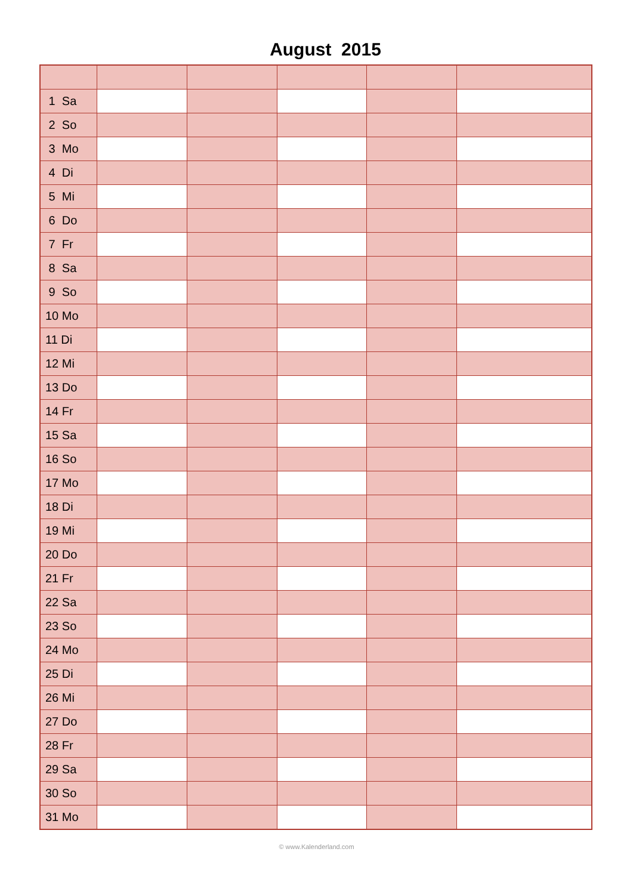August 2015
| 1 Sa | | | | | |
| 2 So | | | | | |
| 3 Mo | | | | | |
| 4 Di | | | | | |
| 5 Mi | | | | | |
| 6 Do | | | | | |
| 7 Fr | | | | | |
| 8 Sa | | | | | |
| 9 So | | | | | |
| 10 Mo | | | | | |
| 11 Di | | | | | |
| 12 Mi | | | | | |
| 13 Do | | | | | |
| 14 Fr | | | | | |
| 15 Sa | | | | | |
| 16 So | | | | | |
| 17 Mo | | | | | |
| 18 Di | | | | | |
| 19 Mi | | | | | |
| 20 Do | | | | | |
| 21 Fr | | | | | |
| 22 Sa | | | | | |
| 23 So | | | | | |
| 24 Mo | | | | | |
| 25 Di | | | | | |
| 26 Mi | | | | | |
| 27 Do | | | | | |
| 28 Fr | | | | | |
| 29 Sa | | | | | |
| 30 So | | | | | |
| 31 Mo | | | | | |
© www.Kalenderland.com